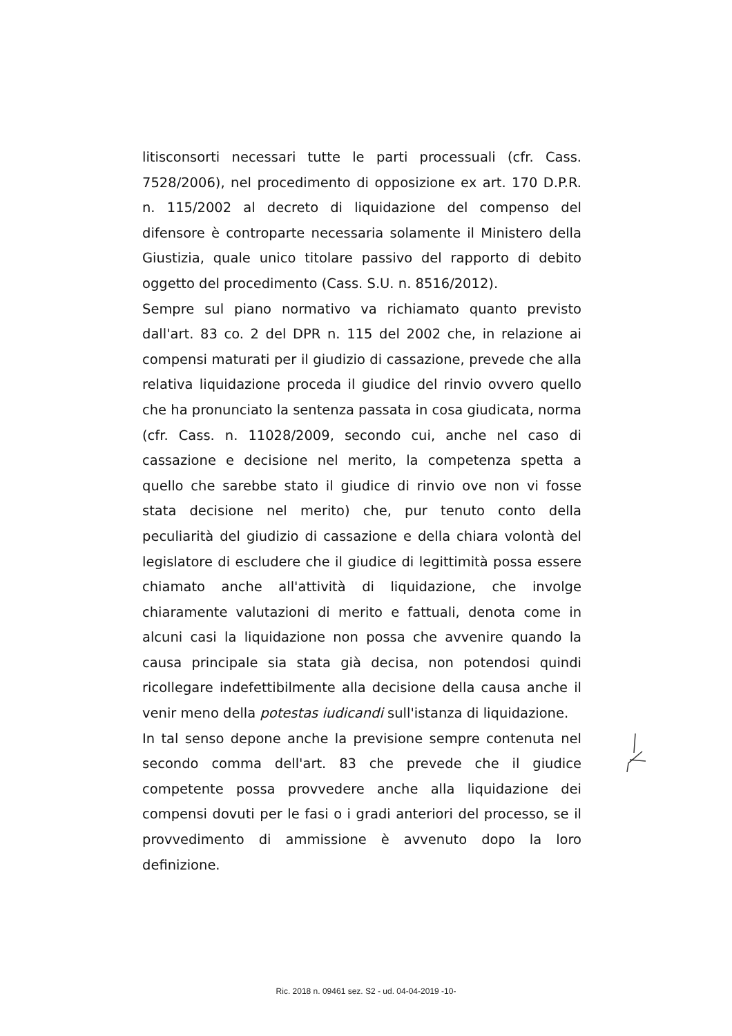litisconsorti necessari tutte le parti processuali (cfr. Cass. 7528/2006), nel procedimento di opposizione ex art. 170 D.P.R. n. 115/2002 al decreto di liquidazione del compenso del difensore è controparte necessaria solamente il Ministero della Giustizia, quale unico titolare passivo del rapporto di debito oggetto del procedimento (Cass. S.U. n. 8516/2012).
Sempre sul piano normativo va richiamato quanto previsto dall'art. 83 co. 2 del DPR n. 115 del 2002 che, in relazione ai compensi maturati per il giudizio di cassazione, prevede che alla relativa liquidazione proceda il giudice del rinvio ovvero quello che ha pronunciato la sentenza passata in cosa giudicata, norma (cfr. Cass. n. 11028/2009, secondo cui, anche nel caso di cassazione e decisione nel merito, la competenza spetta a quello che sarebbe stato il giudice di rinvio ove non vi fosse stata decisione nel merito) che, pur tenuto conto della peculiarità del giudizio di cassazione e della chiara volontà del legislatore di escludere che il giudice di legittimità possa essere chiamato anche all'attività di liquidazione, che involge chiaramente valutazioni di merito e fattuali, denota come in alcuni casi la liquidazione non possa che avvenire quando la causa principale sia stata già decisa, non potendosi quindi ricollegare indefettibilmente alla decisione della causa anche il venir meno della potestas iudicandi sull'istanza di liquidazione.
In tal senso depone anche la previsione sempre contenuta nel secondo comma dell'art. 83 che prevede che il giudice competente possa provvedere anche alla liquidazione dei compensi dovuti per le fasi o i gradi anteriori del processo, se il provvedimento di ammissione è avvenuto dopo la loro definizione.
Ric. 2018 n. 09461 sez. S2 - ud. 04-04-2019 -10-